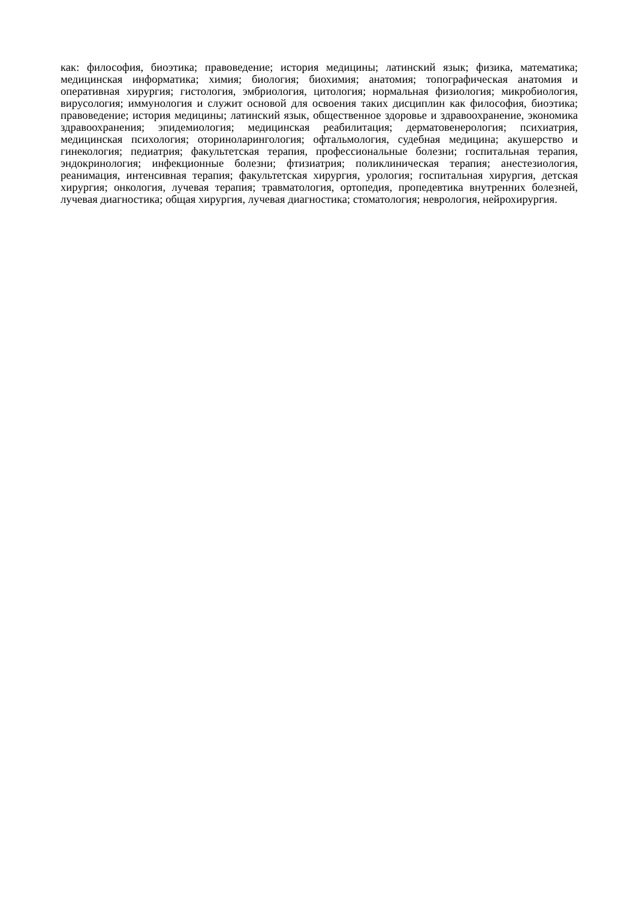как: философия, биоэтика; правоведение; история медицины; латинский язык; физика, математика; медицинская информатика; химия; биология; биохимия; анатомия; топографическая анатомия и оперативная хирургия; гистология, эмбриология, цитология; нормальная физиология; микробиология, вирусология; иммунология и служит основой для освоения таких дисциплин как философия, биоэтика; правоведение; история медицины; латинский язык, общественное здоровье и здравоохранение, экономика здравоохранения; эпидемиология; медицинская реабилитация; дерматовенерология; психиатрия, медицинская психология; оториноларингология; офтальмология, судебная медицина; акушерство и гинекология; педиатрия; факультетская терапия, профессиональные болезни; госпитальная терапия, эндокринология; инфекционные болезни; фтизиатрия; поликлиническая терапия; анестезиология, реанимация, интенсивная терапия; факультетская хирургия, урология; госпитальная хирургия, детская хирургия; онкология, лучевая терапия; травматология, ортопедия, пропедевтика внутренних болезней, лучевая диагностика; общая хирургия, лучевая диагностика; стоматология; неврология, нейрохирургия.